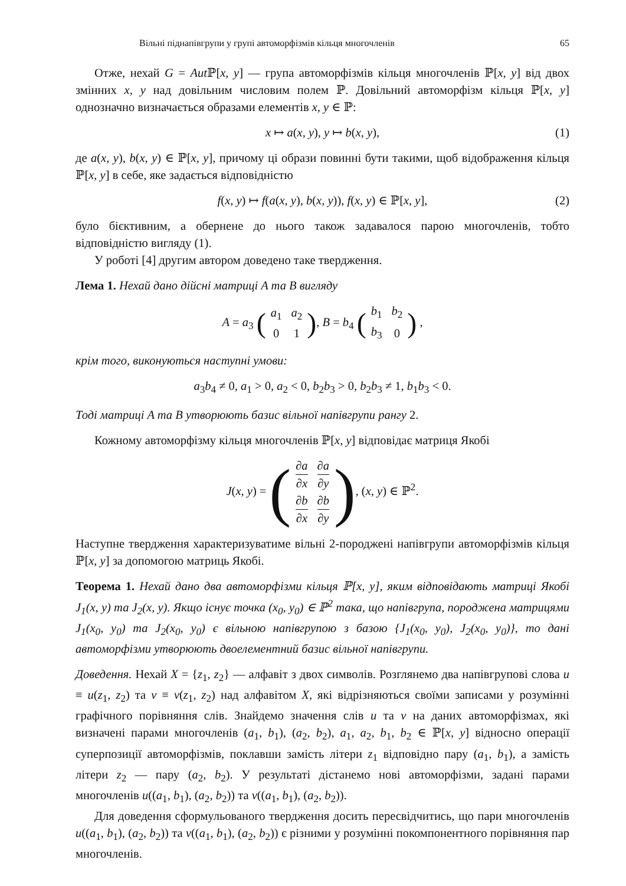Вільні піднапівгрупи у групі автоморфізмів кільця многочленів 65
Отже, нехай G = Aut ℙ[x, y] — група автоморфізмів кільця многочленів ℙ[x, y] від двох змінних x, y над довільним числовим полем ℙ. Довільний автоморфізм кільця ℙ[x, y] однозначно визначається образами елементів x, y ∈ ℙ:
x ↦ a(x, y), y ↦ b(x, y), (1)
де a(x, y), b(x, y) ∈ ℙ[x, y], причому ці образи повинні бути такими, щоб відображення кільця ℙ[x, y] в себе, яке задається відповідністю
f(x, y) ↦ f(a(x, y), b(x, y)), f(x, y) ∈ ℙ[x, y], (2)
було бієктивним, а обернене до нього також задавалося парою многочленів, тобто відповідністю вигляду (1).
У роботі [4] другим автором доведено таке твердження.
Лема 1. Нехай дано дійсні матриці A та B вигляду
A = a<sub>3</sub> (
| a<sub>1</sub> | a<sub>2</sub> |
| 0 | 1 |
), B = b<sub>4</sub> (
| b<sub>1</sub> | b<sub>2</sub> |
| b<sub>3</sub> | 0 |
) ,
крім того, виконуються наступні умови:
a<sub>3</sub>b<sub>4</sub> ≠ 0, a<sub>1</sub> > 0, a<sub>2</sub> < 0, b<sub>2</sub>b<sub>3</sub> > 0, b<sub>2</sub>b<sub>3</sub> ≠ 1, b<sub>1</sub>b<sub>3</sub> < 0.
Тоді матриці A та B утворюють базис вільної напівгрупи рангу 2.
Кожному автоморфізму кільця многочленів ℙ[x, y] відповідає матриця Якобі
J(x, y) = (
| ∂ a ∂ x | ∂ a ∂ y |
| ∂ b ∂ x | ∂ b ∂ y |
), (x, y) ∈ ℙ<sup>2</sup>.
Наступне твердження характеризуватиме вільні 2-породжені напівгрупи автоморфізмів кільця ℙ[x, y] за допомогою матриць Якобі.
Теорема 1. Нехай дано два автоморфізми кільця ℙ[x, y], яким відповідають матриці Якобі J<sub>1</sub>(x, y) та J<sub>2</sub>(x, y). Якщо існує точка (x<sub>0</sub>, y<sub>0</sub>) ∈ ℙ<sup>2</sup> така, що напівгрупа, породжена матрицями J<sub>1</sub>(x<sub>0</sub>, y<sub>0</sub>) та J<sub>2</sub>(x<sub>0</sub>, y<sub>0</sub>) є вільною напівгрупою з базою {J<sub>1</sub>(x<sub>0</sub>, y<sub>0</sub>), J<sub>2</sub>(x<sub>0</sub>, y<sub>0</sub>)}, то дані автоморфізми утворюють двоелементний базис вільної напівгрупи.
Доведення. Нехай X = {z<sub>1</sub>, z<sub>2</sub>} — алфавіт з двох символів. Розглянемо два напівгрупові слова u ≡ u(z<sub>1</sub>, z<sub>2</sub>) та v ≡ v(z<sub>1</sub>, z<sub>2</sub>) над алфавітом X, які відрізняються своїми записами у розумінні графічного порівняння слів. Знайдемо значення слів u та v на даних автоморфізмах, які визначені парами многочленів (a<sub>1</sub>, b<sub>1</sub>), (a<sub>2</sub>, b<sub>2</sub>), a<sub>1</sub>, a<sub>2</sub>, b<sub>1</sub>, b<sub>2</sub> ∈ ℙ[x, y] відносно операції суперпозиції автоморфізмів, поклавши замість літери z<sub>1</sub> відповідно пару (a<sub>1</sub>, b<sub>1</sub>), а замість літери z<sub>2</sub> — пару (a<sub>2</sub>, b<sub>2</sub>). У результаті дістанемо нові автоморфізми, задані парами многочленів u((a<sub>1</sub>, b<sub>1</sub>), (a<sub>2</sub>, b<sub>2</sub>)) та v((a<sub>1</sub>, b<sub>1</sub>), (a<sub>2</sub>, b<sub>2</sub>)).
Для доведення сформульованого твердження досить пересвідчитись, що пари многочленів u((a<sub>1</sub>, b<sub>1</sub>), (a<sub>2</sub>, b<sub>2</sub>)) та v((a<sub>1</sub>, b<sub>1</sub>), (a<sub>2</sub>, b<sub>2</sub>)) є різними у розумінні покомпонентного порівняння пар многочленів.